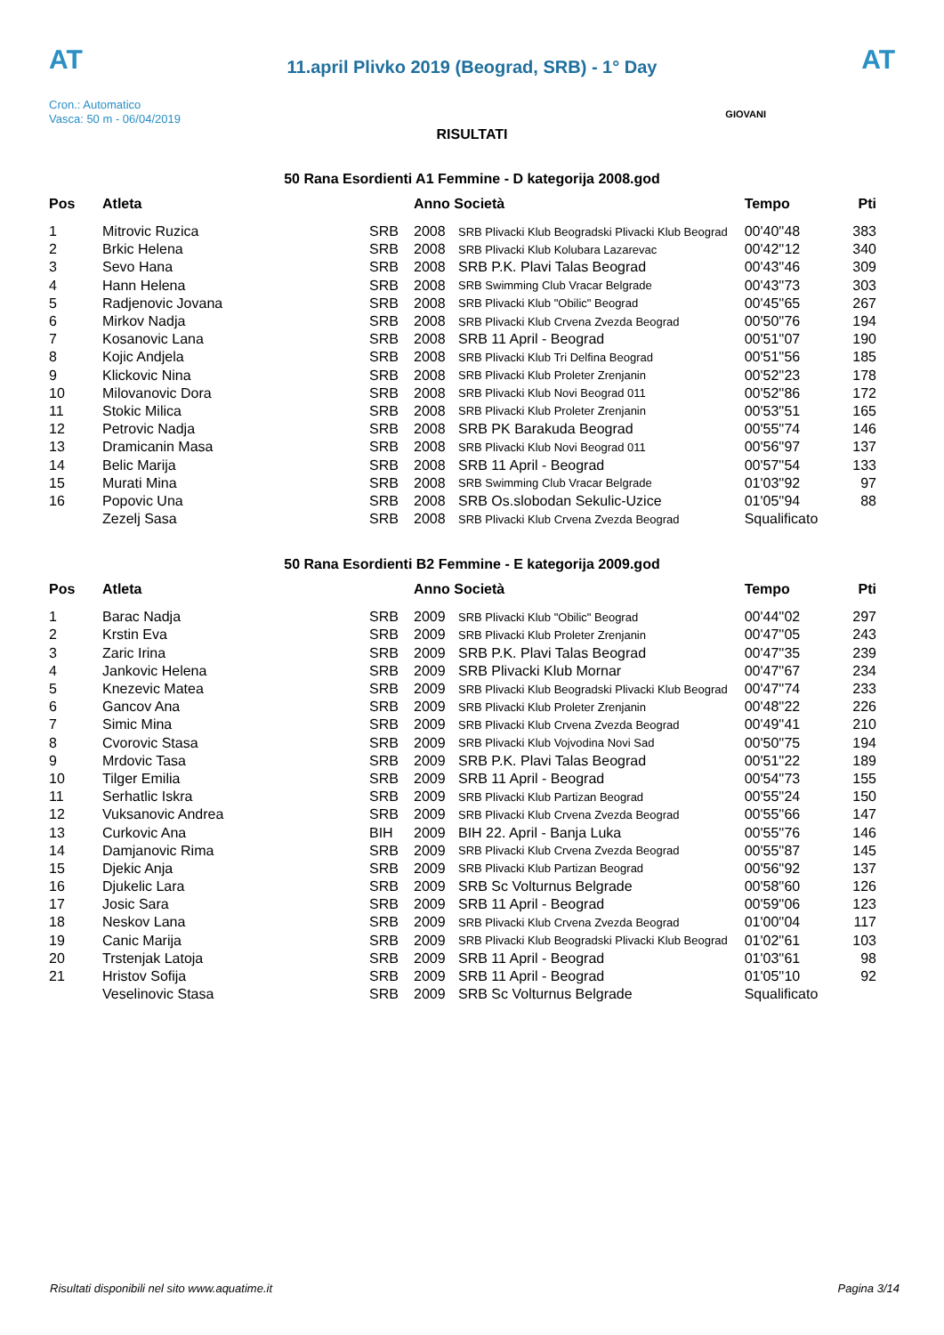AT
11.april Plivko 2019 (Beograd, SRB) - 1° Day
AT
Cron.: Automatico
Vasca: 50 m - 06/04/2019
GIOVANI
RISULTATI
50 Rana Esordienti A1 Femmine - D kategorija 2008.god
| Pos | Atleta | | Anno Società | | Tempo | Pti |
| --- | --- | --- | --- | --- | --- | --- |
| 1 | Mitrovic Ruzica | SRB | 2008 | SRB Plivacki Klub Beogradski Plivacki Klub Beograd | 00'40''48 | 383 |
| 2 | Brkic Helena | SRB | 2008 | SRB Plivacki Klub Kolubara Lazarevac | 00'42''12 | 340 |
| 3 | Sevo Hana | SRB | 2008 | SRB P.K. Plavi Talas Beograd | 00'43''46 | 309 |
| 4 | Hann Helena | SRB | 2008 | SRB Swimming Club Vracar Belgrade | 00'43''73 | 303 |
| 5 | Radjenovic Jovana | SRB | 2008 | SRB Plivacki Klub "Obilic" Beograd | 00'45''65 | 267 |
| 6 | Mirkov Nadja | SRB | 2008 | SRB Plivacki Klub Crvena Zvezda Beograd | 00'50''76 | 194 |
| 7 | Kosanovic Lana | SRB | 2008 | SRB 11 April - Beograd | 00'51''07 | 190 |
| 8 | Kojic Andjela | SRB | 2008 | SRB Plivacki Klub Tri Delfina Beograd | 00'51''56 | 185 |
| 9 | Klickovic Nina | SRB | 2008 | SRB Plivacki Klub Proleter Zrenjanin | 00'52''23 | 178 |
| 10 | Milovanovic Dora | SRB | 2008 | SRB Plivacki Klub Novi Beograd 011 | 00'52''86 | 172 |
| 11 | Stokic Milica | SRB | 2008 | SRB Plivacki Klub Proleter Zrenjanin | 00'53''51 | 165 |
| 12 | Petrovic Nadja | SRB | 2008 | SRB PK Barakuda Beograd | 00'55''74 | 146 |
| 13 | Dramicanin Masa | SRB | 2008 | SRB Plivacki Klub Novi Beograd 011 | 00'56''97 | 137 |
| 14 | Belic Marija | SRB | 2008 | SRB 11 April - Beograd | 00'57''54 | 133 |
| 15 | Murati Mina | SRB | 2008 | SRB Swimming Club Vracar Belgrade | 01'03''92 | 97 |
| 16 | Popovic Una | SRB | 2008 | SRB Os.slobodan Sekulic-Uzice | 01'05''94 | 88 |
| | Zezelj Sasa | SRB | 2008 | SRB Plivacki Klub Crvena Zvezda Beograd | Squalificato | |
50 Rana Esordienti B2 Femmine - E kategorija 2009.god
| Pos | Atleta | | Anno Società | | Tempo | Pti |
| --- | --- | --- | --- | --- | --- | --- |
| 1 | Barac Nadja | SRB | 2009 | SRB Plivacki Klub "Obilic" Beograd | 00'44''02 | 297 |
| 2 | Krstin Eva | SRB | 2009 | SRB Plivacki Klub Proleter Zrenjanin | 00'47''05 | 243 |
| 3 | Zaric Irina | SRB | 2009 | SRB P.K. Plavi Talas Beograd | 00'47''35 | 239 |
| 4 | Jankovic Helena | SRB | 2009 | SRB Plivacki Klub Mornar | 00'47''67 | 234 |
| 5 | Knezevic Matea | SRB | 2009 | SRB Plivacki Klub Beogradski Plivacki Klub Beograd | 00'47''74 | 233 |
| 6 | Gancov Ana | SRB | 2009 | SRB Plivacki Klub Proleter Zrenjanin | 00'48''22 | 226 |
| 7 | Simic Mina | SRB | 2009 | SRB Plivacki Klub Crvena Zvezda Beograd | 00'49''41 | 210 |
| 8 | Cvorovic Stasa | SRB | 2009 | SRB Plivacki Klub Vojvodina Novi Sad | 00'50''75 | 194 |
| 9 | Mrdovic Tasa | SRB | 2009 | SRB P.K. Plavi Talas Beograd | 00'51''22 | 189 |
| 10 | Tilger Emilia | SRB | 2009 | SRB 11 April - Beograd | 00'54''73 | 155 |
| 11 | Serhatlic Iskra | SRB | 2009 | SRB Plivacki Klub Partizan Beograd | 00'55''24 | 150 |
| 12 | Vuksanovic Andrea | SRB | 2009 | SRB Plivacki Klub Crvena Zvezda Beograd | 00'55''66 | 147 |
| 13 | Curkovic Ana | BIH | 2009 | BIH 22. April - Banja Luka | 00'55''76 | 146 |
| 14 | Damjanovic Rima | SRB | 2009 | SRB Plivacki Klub Crvena Zvezda Beograd | 00'55''87 | 145 |
| 15 | Djekic Anja | SRB | 2009 | SRB Plivacki Klub Partizan Beograd | 00'56''92 | 137 |
| 16 | Djukelic Lara | SRB | 2009 | SRB Sc Volturnus Belgrade | 00'58''60 | 126 |
| 17 | Josic Sara | SRB | 2009 | SRB 11 April - Beograd | 00'59''06 | 123 |
| 18 | Neskov Lana | SRB | 2009 | SRB Plivacki Klub Crvena Zvezda Beograd | 01'00''04 | 117 |
| 19 | Canic Marija | SRB | 2009 | SRB Plivacki Klub Beogradski Plivacki Klub Beograd | 01'02''61 | 103 |
| 20 | Trstenjak Latoja | SRB | 2009 | SRB 11 April - Beograd | 01'03''61 | 98 |
| 21 | Hristov Sofija | SRB | 2009 | SRB 11 April - Beograd | 01'05''10 | 92 |
| | Veselinovic Stasa | SRB | 2009 | SRB Sc Volturnus Belgrade | Squalificato | |
Risultati disponibili nel sito www.aquatime.it Pagina 3/14